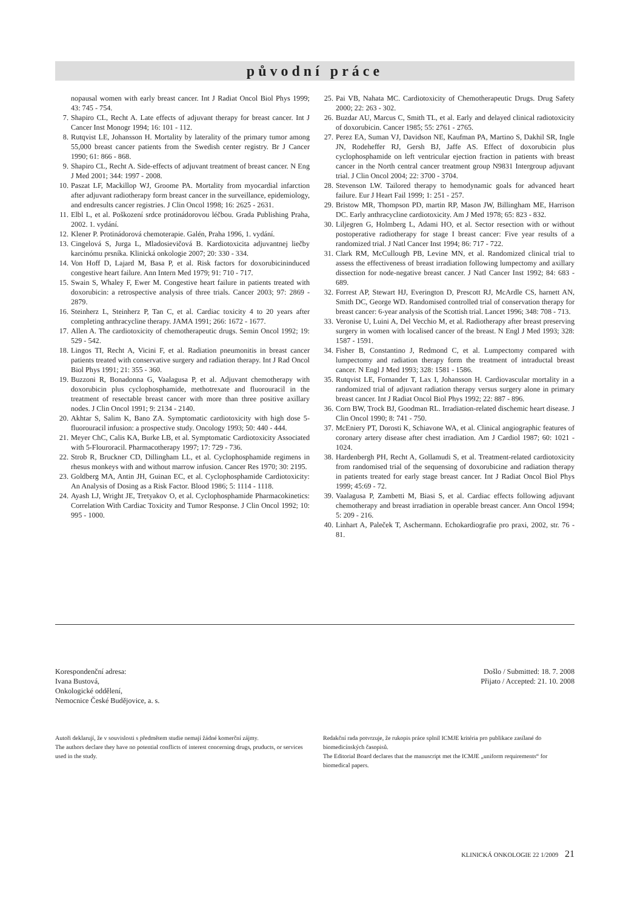původní práce
nopausal women with early breast cancer. Int J Radiat Oncol Biol Phys 1999; 43: 745 - 754.
7. Shapiro CL, Recht A. Late effects of adjuvant therapy for breast cancer. Int J Cancer Inst Monogr 1994; 16: 101 - 112.
8. Rutqvist LE, Johansson H. Mortality by laterality of the primary tumor among 55,000 breast cancer patients from the Swedish center registry. Br J Cancer 1990; 61: 866 - 868.
9. Shapiro CL, Recht A. Side-effects of adjuvant treatment of breast cancer. N Eng J Med 2001; 344: 1997 - 2008.
10. Paszat LF, Mackillop WJ, Groome PA. Mortality from myocardial infarction after adjuvant radiotherapy form breast cancer in the surveillance, epidemiology, and endresults cancer registries. J Clin Oncol 1998; 16: 2625 - 2631.
11. Elbl L, et al. Poškození srdce protinádorovou léčbou. Grada Publishing Praha, 2002. 1. vydání.
12. Klener P. Protinádorová chemoterapie. Galén, Praha 1996, 1. vydání.
13. Cingelová S, Jurga L, Mladosievičová B. Kardiotoxicita adjuvantnej liečby karcinómu prsníka. Klinická onkologie 2007; 20: 330 - 334.
14. Von Hoff D, Lajard M, Basa P, et al. Risk factors for doxorubicininduced congestive heart failure. Ann Intern Med 1979; 91: 710 - 717.
15. Swain S, Whaley F, Ewer M. Congestive heart failure in patients treated with doxorubicin: a retrospective analysis of three trials. Cancer 2003; 97: 2869 - 2879.
16. Steinherz L, Steinherz P, Tan C, et al. Cardiac toxicity 4 to 20 years after completing anthracycline therapy. JAMA 1991; 266: 1672 - 1677.
17. Allen A. The cardiotoxicity of chemotherapeutic drugs. Semin Oncol 1992; 19: 529 - 542.
18. Lingos TI, Recht A, Vicini F, et al. Radiation pneumonitis in breast cancer patients treated with conservative surgery and radiation therapy. Int J Rad Oncol Biol Phys 1991; 21: 355 - 360.
19. Buzzoni R, Bonadonna G, Vaalagusa P, et al. Adjuvant chemotherapy with doxorubicin plus cyclophosphamide, methotrexate and fluorouracil in the treatment of resectable breast cancer with more than three positive axillary nodes. J Clin Oncol 1991; 9: 2134 - 2140.
20. Akhtar S, Salim K, Bano ZA. Symptomatic cardiotoxicity with high dose 5-fluorouracil infusion: a prospective study. Oncology 1993; 50: 440 - 444.
21. Meyer ChC, Calis KA, Burke LB, et al. Symptomatic Cardiotoxicity Associated with 5-Flouroracil. Pharmacotherapy 1997; 17: 729 - 736.
22. Strob R, Bruckner CD, Dillingham LL, et al. Cyclophosphamide regimens in rhesus monkeys with and without marrow infusion. Cancer Res 1970; 30: 2195.
23. Goldberg MA, Antin JH, Guinan EC, et al. Cyclophosphamide Cardiotoxicity: An Analysis of Dosing as a Risk Factor. Blood 1986; 5: 1114 - 1118.
24. Ayash LJ, Wright JE, Tretyakov O, et al. Cyclophosphamide Pharmacokinetics: Correlation With Cardiac Toxicity and Tumor Response. J Clin Oncol 1992; 10: 995 - 1000.
25. Pai VB, Nahata MC. Cardiotoxicity of Chemotherapeutic Drugs. Drug Safety 2000; 22: 263 - 302.
26. Buzdar AU, Marcus C, Smith TL, et al. Early and delayed clinical radiotoxicity of doxorubicin. Cancer 1985; 55: 2761 - 2765.
27. Perez EA, Suman VJ, Davidson NE, Kaufman PA, Martino S, Dakhil SR, Ingle JN, Rodeheffer RJ, Gersh BJ, Jaffe AS. Effect of doxorubicin plus cyclophosphamide on left ventricular ejection fraction in patients with breast cancer in the North central cancer treatment group N9831 Intergroup adjuvant trial. J Clin Oncol 2004; 22: 3700 - 3704.
28. Stevenson LW. Tailored therapy to hemodynamic goals for advanced heart failure. Eur J Heart Fail 1999; 1: 251 - 257.
29. Bristow MR, Thompson PD, martin RP, Mason JW, Billingham ME, Harrison DC. Early anthracycline cardiotoxicity. Am J Med 1978; 65: 823 - 832.
30. Liljegren G, Holmberg L, Adami HO, et al. Sector resection with or without postoperative radiotherapy for stage I breast cancer: Five year results of a randomized trial. J Natl Cancer Inst 1994; 86: 717 - 722.
31. Clark RM, McCullough PB, Levine MN, et al. Randomized clinical trial to assess the effectiveness of breast irradiation following lumpectomy and axillary dissection for node-negative breast cancer. J Natl Cancer Inst 1992; 84: 683 - 689.
32. Forrest AP, Stewart HJ, Everington D, Prescott RJ, McArdle CS, harnett AN, Smith DC, George WD. Randomised controlled trial of conservation therapy for breast cancer: 6-year analysis of the Scottish trial. Lancet 1996; 348: 708 - 713.
33. Veronise U, Luini A, Del Vecchio M, et al. Radiotherapy after breast preserving surgery in women with localised cancer of the breast. N Engl J Med 1993; 328: 1587 - 1591.
34. Fisher B, Constantino J, Redmond C, et al. Lumpectomy compared with lumpectomy and radiation therapy form the treatment of intraductal breast cancer. N Engl J Med 1993; 328: 1581 - 1586.
35. Rutqvist LE, Fornander T, Lax I, Johansson H. Cardiovascular mortality in a randomized trial of adjuvant radiation therapy versus surgery alone in primary breast cancer. Int J Radiat Oncol Biol Phys 1992; 22: 887 - 896.
36. Corn BW, Trock BJ, Goodman RL. Irradiation-related dischemic heart disease. J Clin Oncol 1990; 8: 741 - 750.
37. McEniery PT, Dorosti K, Schiavone WA, et al. Clinical angiographic features of coronary artery disease after chest irradiation. Am J Cardiol 1987; 60: 1021 - 1024.
38. Hardenbergh PH, Recht A, Gollamudi S, et al. Treatment-related cardiotoxicity from randomised trial of the sequensing of doxorubicine and radiation therapy in patients treated for early stage breast cancer. Int J Radiat Oncol Biol Phys 1999; 45:69 - 72.
39. Vaalagusa P, Zambetti M, Biasi S, et al. Cardiac effects following adjuvant chemotherapy and breast irradiation in operable breast cancer. Ann Oncol 1994; 5: 209 - 216.
40. Linhart A, Paleček T, Aschermann. Echokardiografie pro praxi, 2002, str. 76 - 81.
Korespondenční adresa:
Ivana Bustová,
Onkologické oddělení,
Nemocnice České Budějovice, a. s.
Došlo / Submitted: 18. 7. 2008
Přijato / Accepted: 21. 10. 2008
Autoři deklarují, že v souvislosti s předmětem studie nemají žádné komerční zájmy.
The authors declare they have no potential conflicts of interest concerning drugs, pruducts, or services used in the study.
Redakční rada potvrzuje, že rukopis práce splnil ICMJE kritéria pro publikace zasílané do biomedicínských časopisů.
The Editorial Board declares that the manuscript met the ICMJE „uniform requirements“ for biomedical papers.
KLINICKÁ ONKOLOGIE 22 1/2009 21